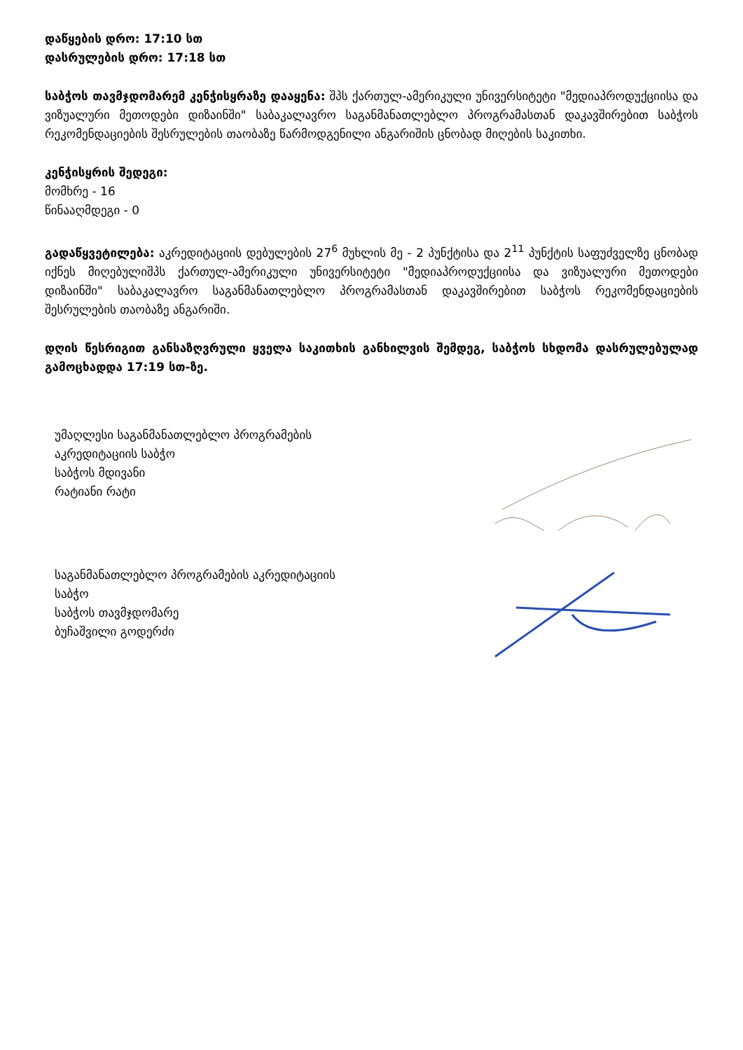დაწყების დრო: 17:10 სთ
დასრულების დრო: 17:18 სთ
საბჭოს თავმჯდომარემ კენჭისყრაზე დააყენა: შპს ქართულ-ამერიკული უნივერსიტეტი "მედიაპროდუქციისა და ვიზუალური მეთოდები დიზაინში" საბაკალავრო საგანმანათლებლო პროგრამასთან დაკავშირებით საბჭოს რეკომენდაციების შესრულების თაობაზე წარმოდგენილი ანგარიშის ცნობად მიღების საკითხი.
კენჭისყრის შედეგი:
მომხრე - 16
წინააღმდეგი - 0
გადაწყვეტილება: აკრედიტაციის დებულების 27<sup>6</sup> მუხლის მე - 2 პუნქტისა და 2<sup>11</sup> პუნქტის საფუძველზე ცნობად იქნეს მიღებულიშპს ქართულ-ამერიკული უნივერსიტეტი "მედიაპროდუქციისა და ვიზუალური მეთოდები დიზაინში" საბაკალავრო საგანმანათლებლო პროგრამასთან დაკავშირებით საბჭოს რეკომენდაციების შესრულების თაობაზე ანგარიში.
დღის წესრიგით განსაზღვრული ყველა საკითხის განხილვის შემდეგ, საბჭოს სხდომა დასრულებულად გამოცხადდა 17:19 სთ-ზე.
უმაღლესი საგანმანათლებლო პროგრამების
აკრედიტაციის საბჭო
საბჭოს მდივანი
რატიანი რატი
საგანმანათლებლო პროგრამების აკრედიტაციის
საბჭო
საბჭოს თავმჯდომარე
ბუჩაშვილი გოდერძი